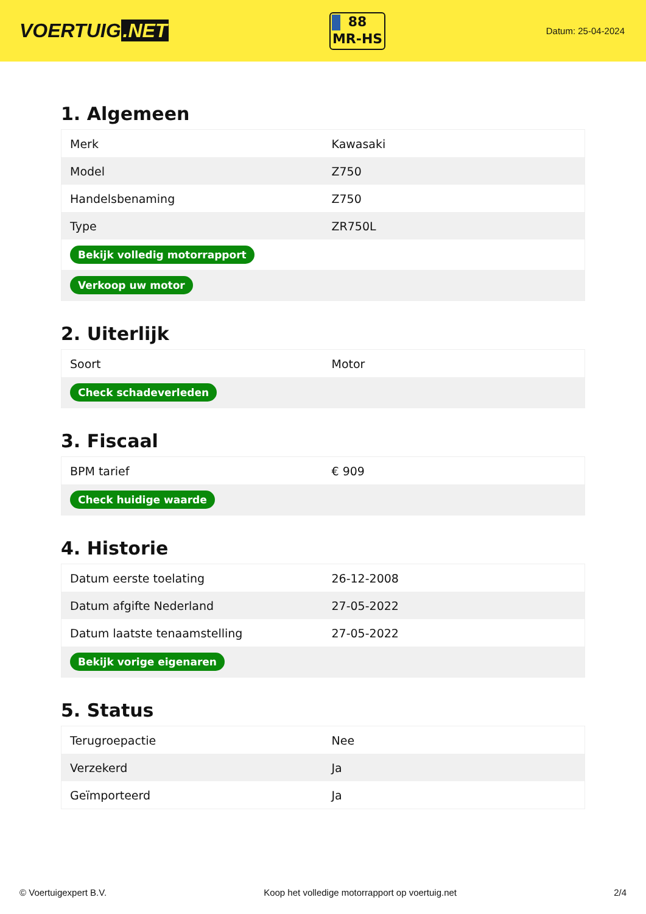VOERTUIG.NET
88
MR-HS
Datum: 25-04-2024
1. Algemeen
| Merk | Kawasaki |
| Model | Z750 |
| Handelsbenaming | Z750 |
| Type | ZR750L |
| Bekijk volledig motorrapport | |
| Verkoop uw motor | |
2. Uiterlijk
| Soort | Motor |
| Check schadeverleden | |
3. Fiscaal
| BPM tarief | € 909 |
| Check huidige waarde | |
4. Historie
| Datum eerste toelating | 26-12-2008 |
| Datum afgifte Nederland | 27-05-2022 |
| Datum laatste tenaamstelling | 27-05-2022 |
| Bekijk vorige eigenaren | |
5. Status
| Terugroepactie | Nee |
| Verzekerd | Ja |
| Geïmporteerd | Ja |
© Voertuigexpert B.V. Koop het volledige motorrapport op voertuig.net 2/4